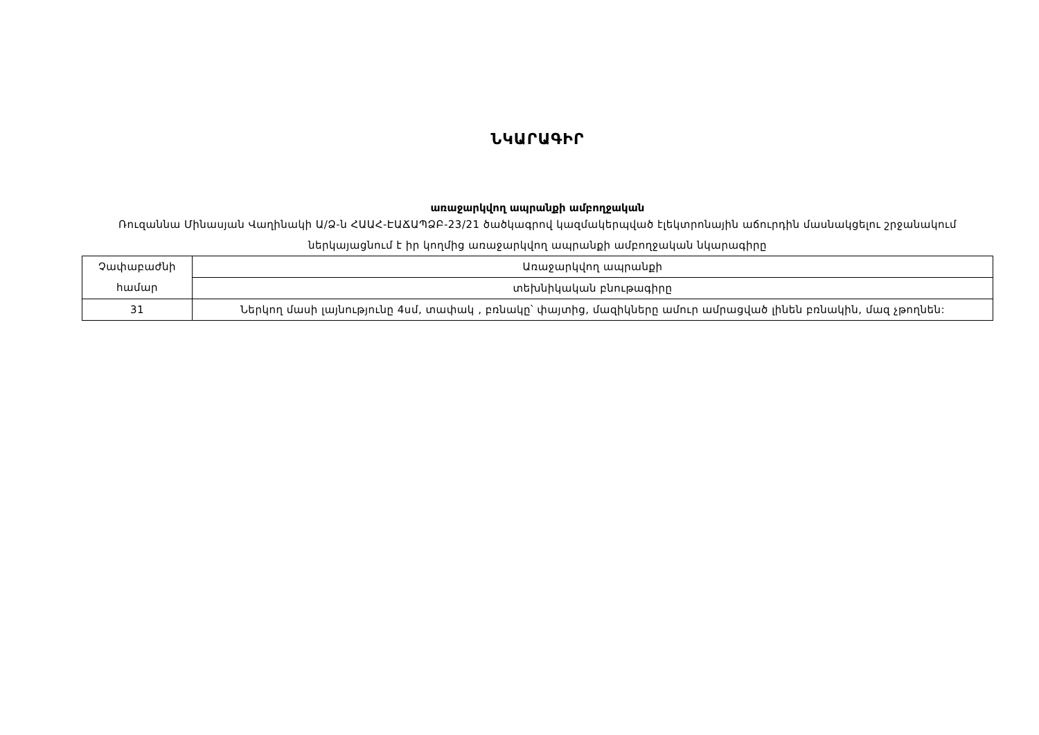ՆԿԱՐԱԳԻՐ
առաջարկվող ապրանքի ամբողջական
Ռուզաննա Մինասյան Վաղինակի Ա/Ձ-ն ՀԱԱՀ-ԷԱՃԱՊՁԲ-23/21 ծածկագրով կազմակերպված էլեկտրոնային աճուրդին մասնակցելու շրջանակում ներկայացնում է իր կողմից առաջարկվող ապրանքի ամբողջական նկարագիրը
| Չափաբաժնի համար | Առաջարկվող ապրանքի |
| | տեխնիկական բնութագիրը |
| 31 | Ներկող մասի լայնությունը 4սմ, տափակ , բռնակը՝ փայտից, մազիկները ամուր ամրացված լինեն բռնակին, մազ չթողնեն: |